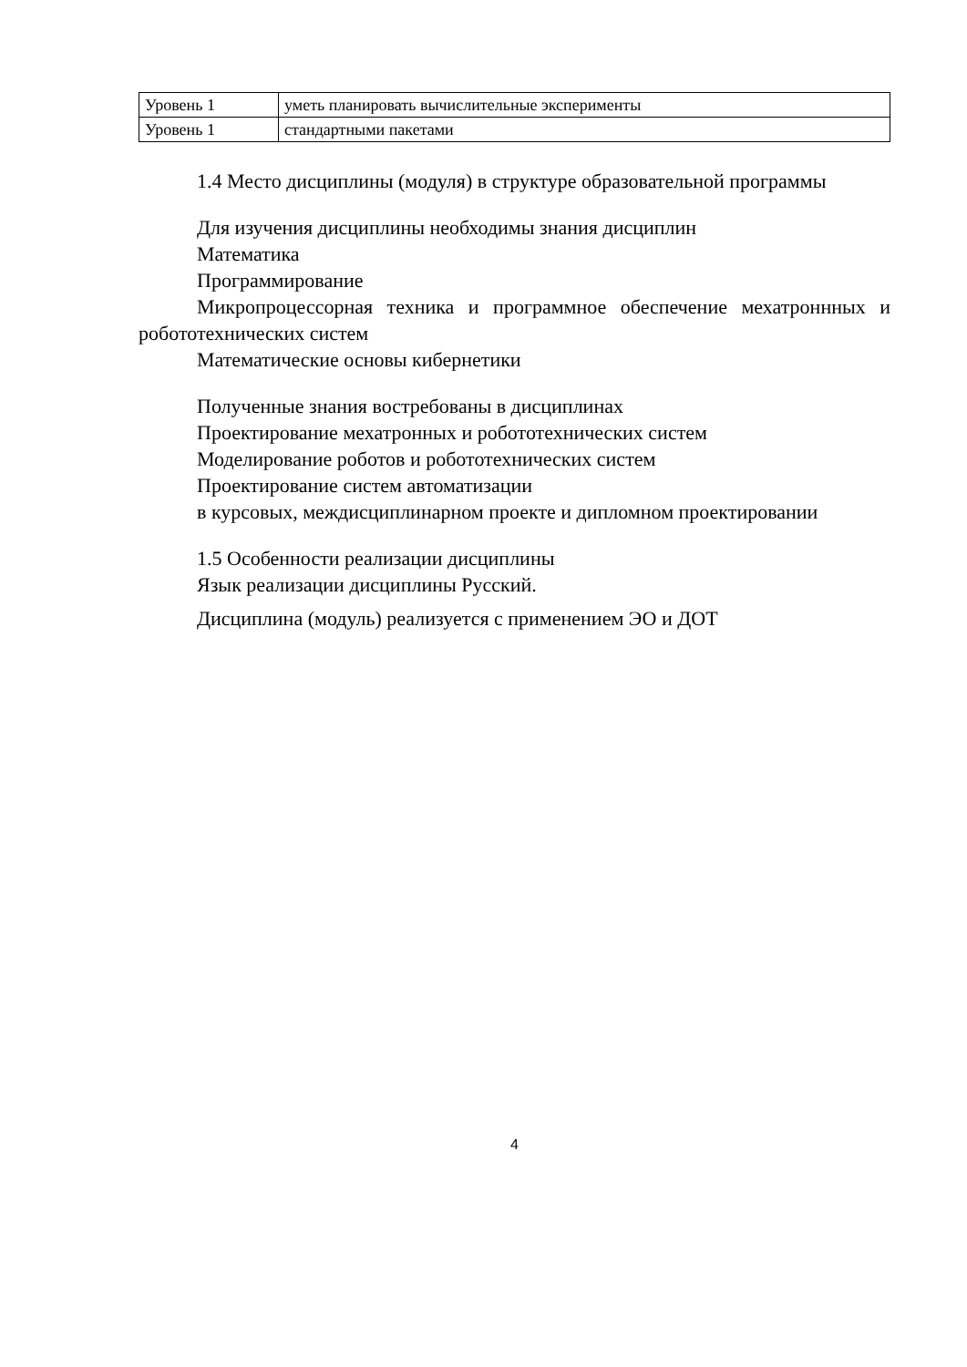| Уровень 1 | уметь планировать вычислительные эксперименты |
| Уровень 1 | стандартными пакетами |
1.4 Место дисциплины (модуля) в структуре образовательной программы
Для изучения дисциплины необходимы знания дисциплин
Математика
Программирование
Микропроцессорная техника и программное обеспечение мехатроннных и робототехнических систем
Математические основы кибернетики
Полученные знания востребованы в дисциплинах
Проектирование мехатронных и робототехнических систем
Моделирование роботов и робототехнических систем
Проектирование систем автоматизации
в курсовых, междисциплинарном проекте и дипломном проектировании
1.5 Особенности реализации дисциплины
Язык реализации дисциплины Русский.
Дисциплина (модуль) реализуется с применением ЭО и ДОТ
4